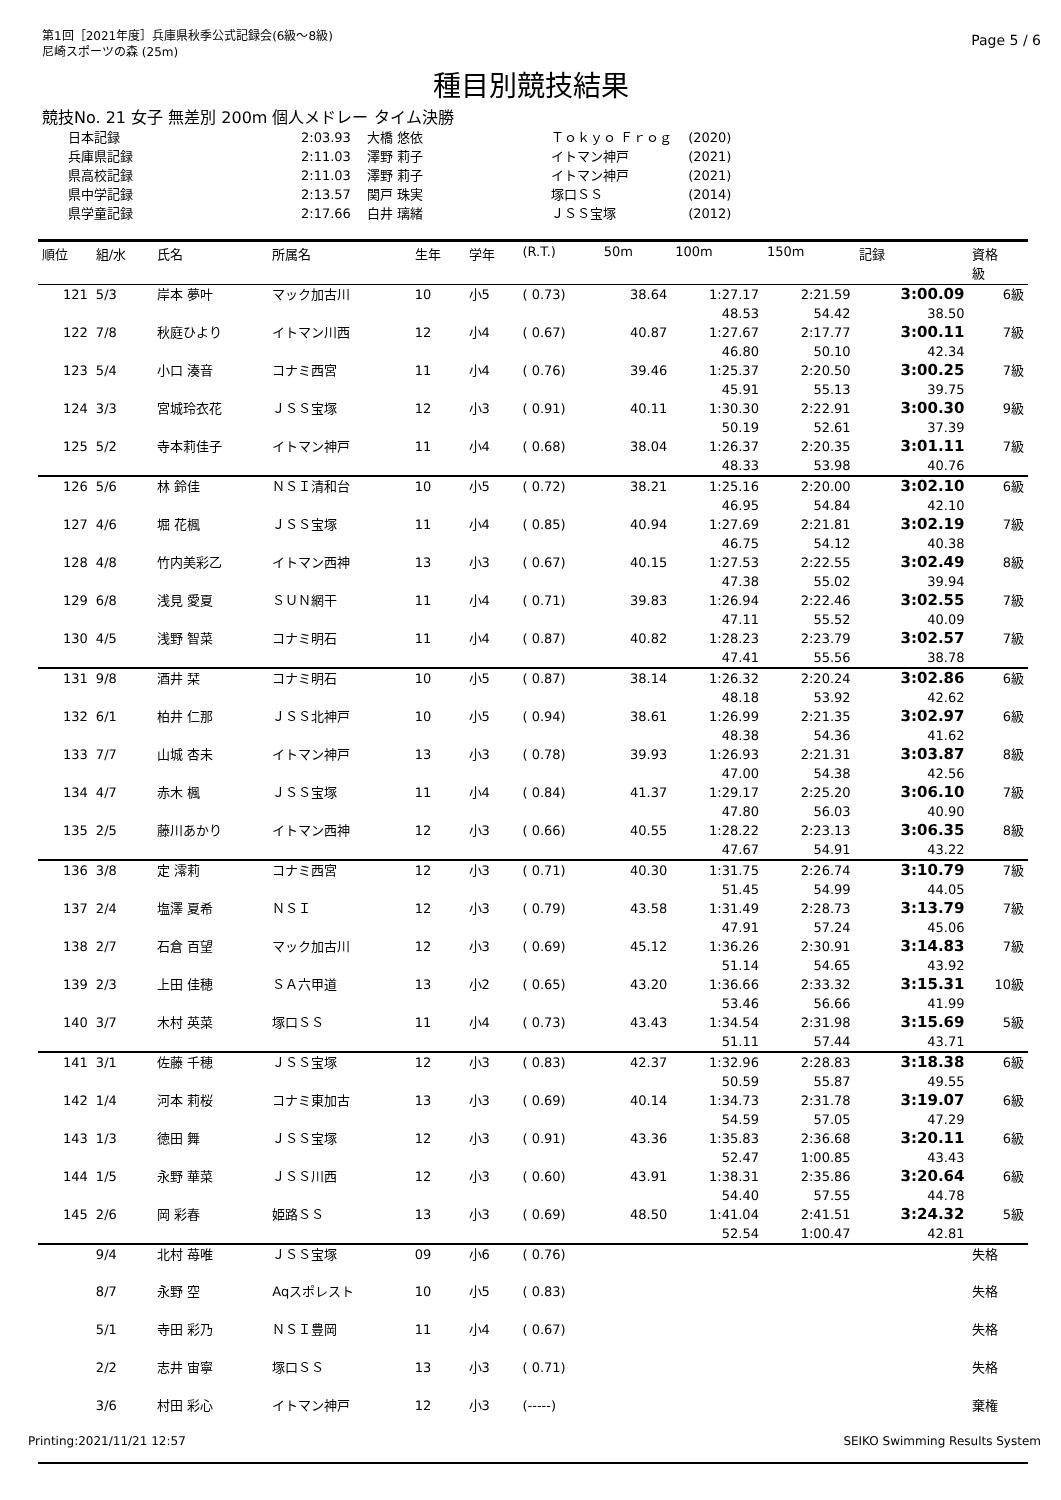第1回［2021年度］兵庫県秋季公式記録会(6級～8級)
尼崎スポーツの森 (25m)
Page 5 / 6
種目別競技結果
競技No. 21 女子 無差別 200m 個人メドレー タイム決勝
| 日本記録 | 2:03.93 | 大橋 悠依 | Ｔｏｋｙｏ Ｆｒｏｇ | (2020) |
| 兵庫県記録 | 2:11.03 | 澤野 莉子 | イトマン神戸 | (2021) |
| 県高校記録 | 2:11.03 | 澤野 莉子 | イトマン神戸 | (2021) |
| 県中学記録 | 2:13.57 | 関戸 珠実 | 塚口ＳＳ | (2014) |
| 県学童記録 | 2:17.66 | 白井 璃緒 | ＪＳＳ宝塚 | (2012) |
| 順位 | 組/水 | 氏名 | 所属名 | 生年 | 学年 | (R.T.) | 50m | 100m | 150m | 記録 | 資格 級 |
| --- | --- | --- | --- | --- | --- | --- | --- | --- | --- | --- | --- |
| 121 | 5/3 | 岸本 夢叶 | マック加古川 | 10 | 小5 | ( 0.73) | 38.64 | 1:27.17 | 2:21.59 | 3:00.09 | 6級 |
| | | | | | | | | 48.53 | 54.42 | 38.50 | |
| 122 | 7/8 | 秋庭ひより | イトマン川西 | 12 | 小4 | ( 0.67) | 40.87 | 1:27.67 | 2:17.77 | 3:00.11 | 7級 |
| | | | | | | | | 46.80 | 50.10 | 42.34 | |
| 123 | 5/4 | 小口 湊音 | コナミ西宮 | 11 | 小4 | ( 0.76) | 39.46 | 1:25.37 | 2:20.50 | 3:00.25 | 7級 |
| | | | | | | | | 45.91 | 55.13 | 39.75 | |
| 124 | 3/3 | 宮城玲衣花 | ＪＳＳ宝塚 | 12 | 小3 | ( 0.91) | 40.11 | 1:30.30 | 2:22.91 | 3:00.30 | 9級 |
| | | | | | | | | 50.19 | 52.61 | 37.39 | |
| 125 | 5/2 | 寺本莉佳子 | イトマン神戸 | 11 | 小4 | ( 0.68) | 38.04 | 1:26.37 | 2:20.35 | 3:01.11 | 7級 |
| | | | | | | | | 48.33 | 53.98 | 40.76 | |
| 126 | 5/6 | 林 鈴佳 | ＮＳＩ清和台 | 10 | 小5 | ( 0.72) | 38.21 | 1:25.16 | 2:20.00 | 3:02.10 | 6級 |
| | | | | | | | | 46.95 | 54.84 | 42.10 | |
| 127 | 4/6 | 堀 花楓 | ＪＳＳ宝塚 | 11 | 小4 | ( 0.85) | 40.94 | 1:27.69 | 2:21.81 | 3:02.19 | 7級 |
| | | | | | | | | 46.75 | 54.12 | 40.38 | |
| 128 | 4/8 | 竹内美彩乙 | イトマン西神 | 13 | 小3 | ( 0.67) | 40.15 | 1:27.53 | 2:22.55 | 3:02.49 | 8級 |
| | | | | | | | | 47.38 | 55.02 | 39.94 | |
| 129 | 6/8 | 浅見 愛夏 | ＳＵＮ網干 | 11 | 小4 | ( 0.71) | 39.83 | 1:26.94 | 2:22.46 | 3:02.55 | 7級 |
| | | | | | | | | 47.11 | 55.52 | 40.09 | |
| 130 | 4/5 | 浅野 智菜 | コナミ明石 | 11 | 小4 | ( 0.87) | 40.82 | 1:28.23 | 2:23.79 | 3:02.57 | 7級 |
| | | | | | | | | 47.41 | 55.56 | 38.78 | |
| 131 | 9/8 | 酒井 栞 | コナミ明石 | 10 | 小5 | ( 0.87) | 38.14 | 1:26.32 | 2:20.24 | 3:02.86 | 6級 |
| | | | | | | | | 48.18 | 53.92 | 42.62 | |
| 132 | 6/1 | 柏井 仁那 | ＪＳＳ北神戸 | 10 | 小5 | ( 0.94) | 38.61 | 1:26.99 | 2:21.35 | 3:02.97 | 6級 |
| | | | | | | | | 48.38 | 54.36 | 41.62 | |
| 133 | 7/7 | 山城 杏未 | イトマン神戸 | 13 | 小3 | ( 0.78) | 39.93 | 1:26.93 | 2:21.31 | 3:03.87 | 8級 |
| | | | | | | | | 47.00 | 54.38 | 42.56 | |
| 134 | 4/7 | 赤木 楓 | ＪＳＳ宝塚 | 11 | 小4 | ( 0.84) | 41.37 | 1:29.17 | 2:25.20 | 3:06.10 | 7級 |
| | | | | | | | | 47.80 | 56.03 | 40.90 | |
| 135 | 2/5 | 藤川あかり | イトマン西神 | 12 | 小3 | ( 0.66) | 40.55 | 1:28.22 | 2:23.13 | 3:06.35 | 8級 |
| | | | | | | | | 47.67 | 54.91 | 43.22 | |
| 136 | 3/8 | 定 澪莉 | コナミ西宮 | 12 | 小3 | ( 0.71) | 40.30 | 1:31.75 | 2:26.74 | 3:10.79 | 7級 |
| | | | | | | | | 51.45 | 54.99 | 44.05 | |
| 137 | 2/4 | 塩澤 夏希 | ＮＳＩ | 12 | 小3 | ( 0.79) | 43.58 | 1:31.49 | 2:28.73 | 3:13.79 | 7級 |
| | | | | | | | | 47.91 | 57.24 | 45.06 | |
| 138 | 2/7 | 石倉 百望 | マック加古川 | 12 | 小3 | ( 0.69) | 45.12 | 1:36.26 | 2:30.91 | 3:14.83 | 7級 |
| | | | | | | | | 51.14 | 54.65 | 43.92 | |
| 139 | 2/3 | 上田 佳穂 | ＳＡ六甲道 | 13 | 小2 | ( 0.65) | 43.20 | 1:36.66 | 2:33.32 | 3:15.31 | 10級 |
| | | | | | | | | 53.46 | 56.66 | 41.99 | |
| 140 | 3/7 | 木村 英菜 | 塚口ＳＳ | 11 | 小4 | ( 0.73) | 43.43 | 1:34.54 | 2:31.98 | 3:15.69 | 5級 |
| | | | | | | | | 51.11 | 57.44 | 43.71 | |
| 141 | 3/1 | 佐藤 千穂 | ＪＳＳ宝塚 | 12 | 小3 | ( 0.83) | 42.37 | 1:32.96 | 2:28.83 | 3:18.38 | 6級 |
| | | | | | | | | 50.59 | 55.87 | 49.55 | |
| 142 | 1/4 | 河本 莉桜 | コナミ東加古 | 13 | 小3 | ( 0.69) | 40.14 | 1:34.73 | 2:31.78 | 3:19.07 | 6級 |
| | | | | | | | | 54.59 | 57.05 | 47.29 | |
| 143 | 1/3 | 徳田 舞 | ＪＳＳ宝塚 | 12 | 小3 | ( 0.91) | 43.36 | 1:35.83 | 2:36.68 | 3:20.11 | 6級 |
| | | | | | | | | 52.47 | 1:00.85 | 43.43 | |
| 144 | 1/5 | 永野 華菜 | ＪＳＳ川西 | 12 | 小3 | ( 0.60) | 43.91 | 1:38.31 | 2:35.86 | 3:20.64 | 6級 |
| | | | | | | | | 54.40 | 57.55 | 44.78 | |
| 145 | 2/6 | 岡 彩春 | 姫路ＳＳ | 13 | 小3 | ( 0.69) | 48.50 | 1:41.04 | 2:41.51 | 3:24.32 | 5級 |
| | | | | | | | | 52.54 | 1:00.47 | 42.81 | |
| | 9/4 | 北村 苺唯 | ＪＳＳ宝塚 | 09 | 小6 | ( 0.76) | | | | | 失格 |
| | 8/7 | 永野 空 | Aqスポレスト | 10 | 小5 | ( 0.83) | | | | | 失格 |
| | 5/1 | 寺田 彩乃 | ＮＳＩ豊岡 | 11 | 小4 | ( 0.67) | | | | | 失格 |
| | 2/2 | 志井 宙寧 | 塚口ＳＳ | 13 | 小3 | ( 0.71) | | | | | 失格 |
| | 3/6 | 村田 彩心 | イトマン神戸 | 12 | 小3 | (-----) | | | | | 棄権 |
Printing:2021/11/21 12:57 SEIKO Swimming Results System